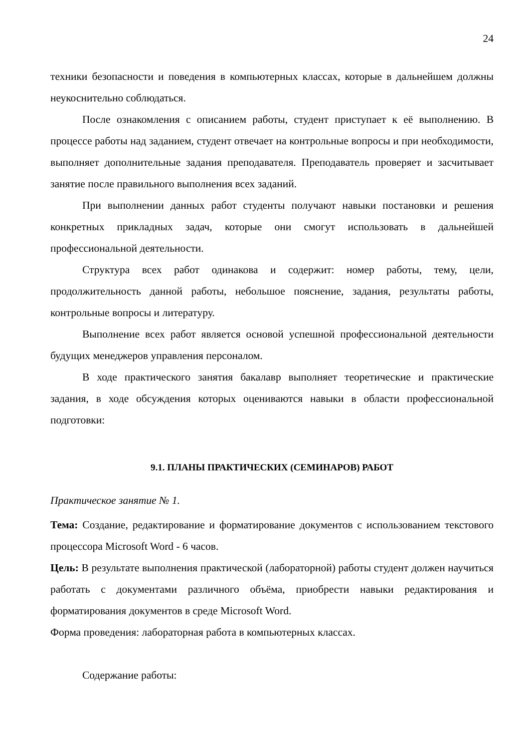24
техники безопасности и поведения в компьютерных классах, которые в дальнейшем должны неукоснительно соблюдаться.
После ознакомления с описанием работы, студент приступает к её выполнению. В процессе работы над заданием, студент отвечает на контрольные вопросы и при необходимости, выполняет дополнительные задания преподавателя. Преподаватель проверяет и засчитывает занятие после правильного выполнения всех заданий.
При выполнении данных работ студенты получают навыки постановки и решения конкретных прикладных задач, которые они смогут использовать в дальнейшей профессиональной деятельности.
Структура всех работ одинакова и содержит: номер работы, тему, цели, продолжительность данной работы, небольшое пояснение, задания, результаты работы, контрольные вопросы и литературу.
Выполнение всех работ является основой успешной профессиональной деятельности будущих менеджеров управления персоналом.
В ходе практического занятия бакалавр выполняет теоретические и практические задания, в ходе обсуждения которых оцениваются навыки в области профессиональной подготовки:
9.1. ПЛАНЫ ПРАКТИЧЕСКИХ (СЕМИНАРОВ) РАБОТ
Практическое занятие № 1.
Тема: Создание, редактирование и форматирование документов с использованием текстового процессора Microsoft Word - 6 часов.
Цель: В результате выполнения практической (лабораторной) работы студент должен научиться работать с документами различного объёма, приобрести навыки редактирования и форматирования документов в среде Microsoft Word.
Форма проведения: лабораторная работа в компьютерных классах.
Содержание работы: